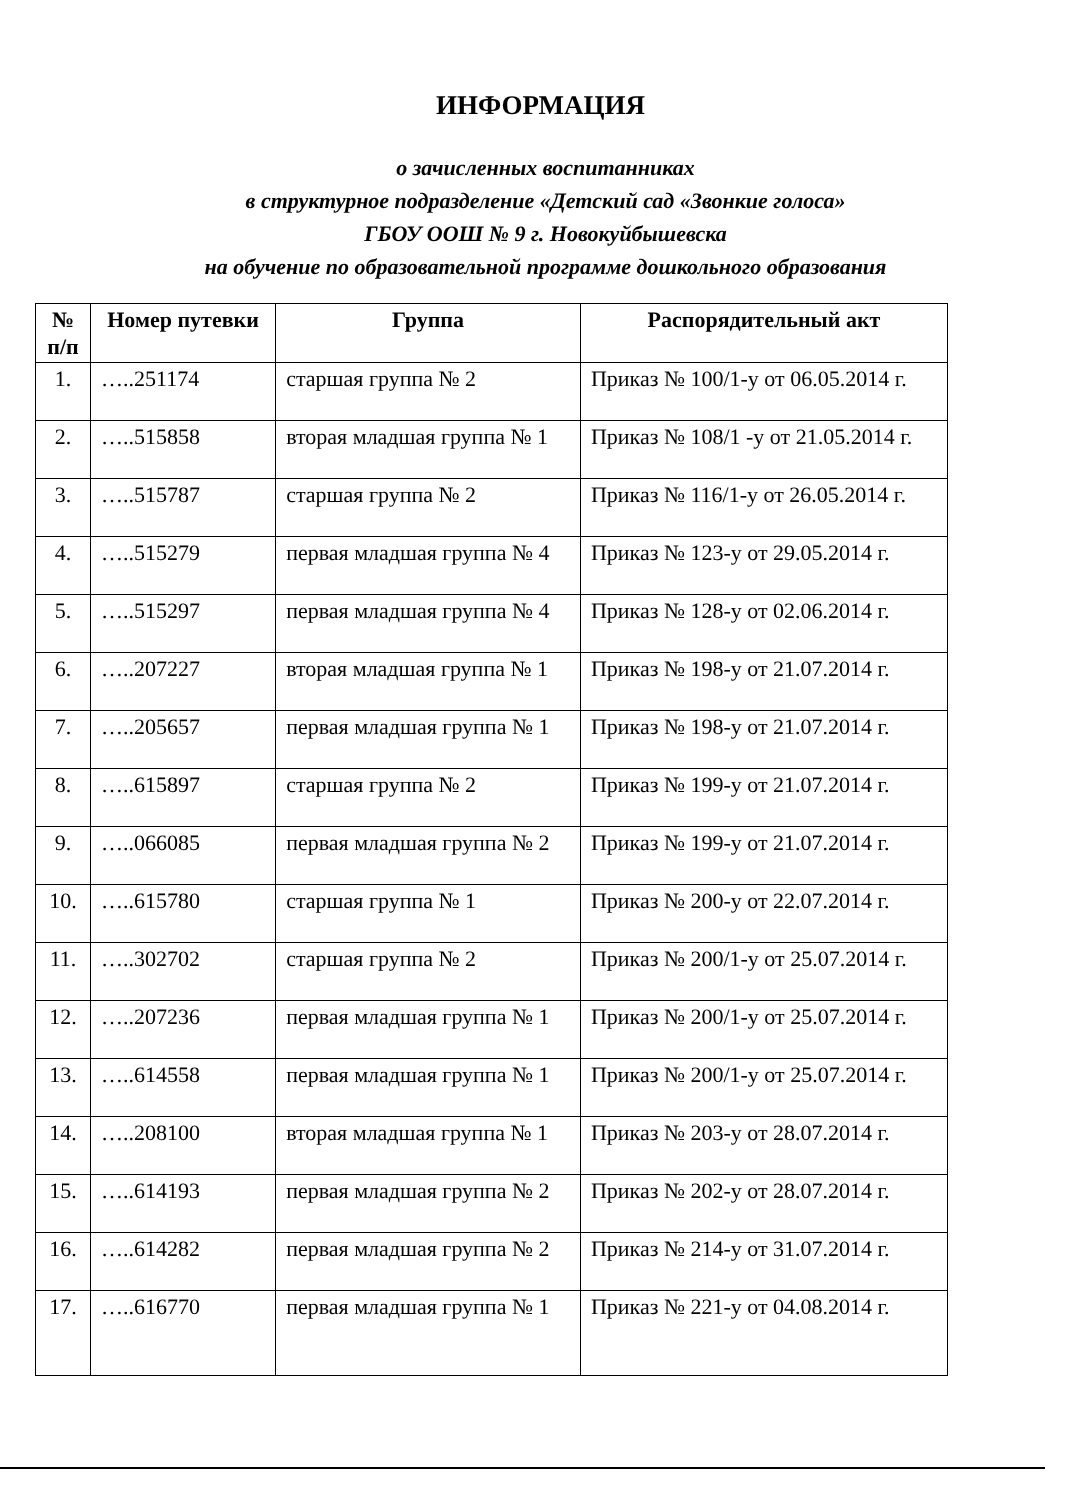ИНФОРМАЦИЯ
о зачисленных воспитанниках
в структурное подразделение «Детский сад «Звонкие голоса»
ГБОУ ООШ № 9 г. Новокуйбышевска
на обучение по образовательной программе дошкольного образования
| № п/п | Номер путевки | Группа | Распорядительный акт |
| --- | --- | --- | --- |
| 1. | …..251174 | старшая группа № 2 | Приказ № 100/1-у от 06.05.2014 г. |
| 2. | …..515858 | вторая младшая группа № 1 | Приказ № 108/1 -у от 21.05.2014 г. |
| 3. | …..515787 | старшая группа № 2 | Приказ № 116/1-у от 26.05.2014 г. |
| 4. | …..515279 | первая младшая группа № 4 | Приказ № 123-у от 29.05.2014 г. |
| 5. | …..515297 | первая младшая группа № 4 | Приказ № 128-у от 02.06.2014 г. |
| 6. | …..207227 | вторая младшая группа № 1 | Приказ № 198-у от 21.07.2014 г. |
| 7. | …..205657 | первая младшая группа № 1 | Приказ № 198-у от 21.07.2014 г. |
| 8. | …..615897 | старшая группа № 2 | Приказ № 199-у от 21.07.2014 г. |
| 9. | …..066085 | первая младшая группа № 2 | Приказ № 199-у от 21.07.2014 г. |
| 10. | …..615780 | старшая группа № 1 | Приказ № 200-у от 22.07.2014 г. |
| 11. | …..302702 | старшая группа № 2 | Приказ № 200/1-у от 25.07.2014 г. |
| 12. | …..207236 | первая младшая группа № 1 | Приказ № 200/1-у от 25.07.2014 г. |
| 13. | …..614558 | первая младшая группа № 1 | Приказ № 200/1-у от 25.07.2014 г. |
| 14. | …..208100 | вторая младшая группа № 1 | Приказ № 203-у от 28.07.2014 г. |
| 15. | …..614193 | первая младшая группа № 2 | Приказ № 202-у от 28.07.2014 г. |
| 16. | …..614282 | первая младшая группа № 2 | Приказ № 214-у от 31.07.2014 г. |
| 17. | …..616770 | первая младшая группа № 1 | Приказ № 221-у от 04.08.2014 г. |